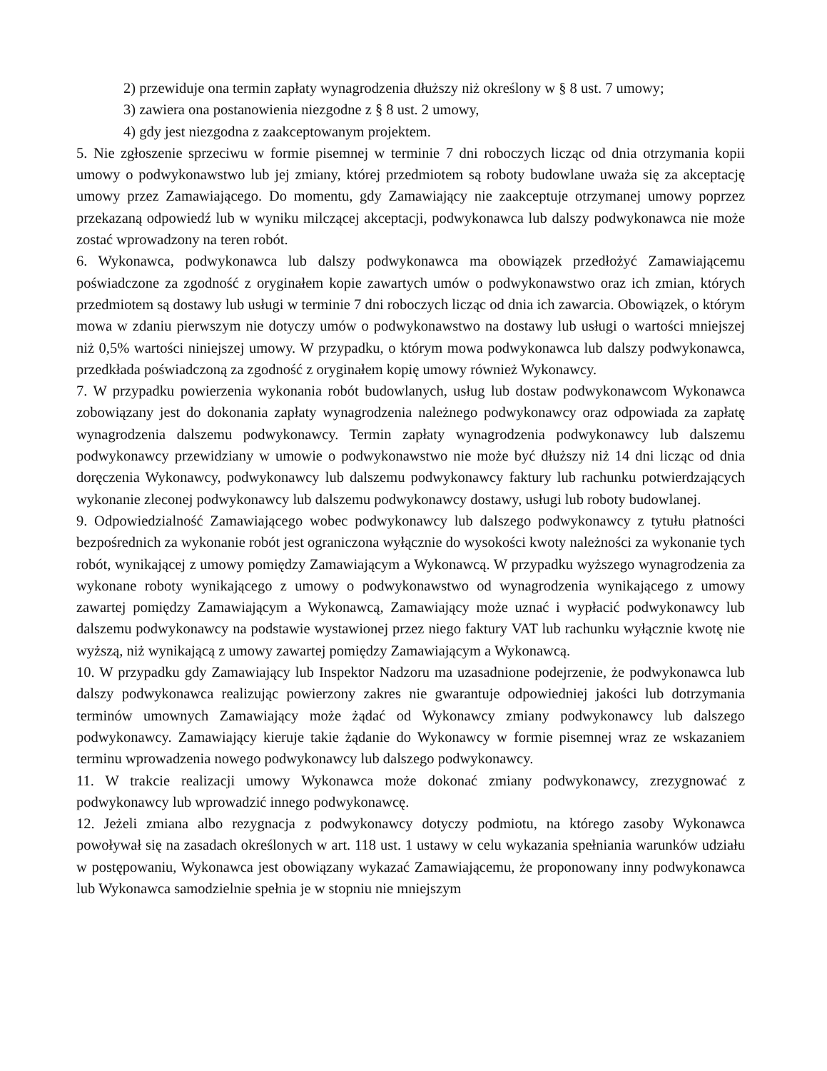2) przewiduje ona termin zapłaty wynagrodzenia dłuższy niż określony w § 8 ust. 7 umowy;
3) zawiera ona postanowienia niezgodne z § 8 ust. 2 umowy,
4) gdy jest niezgodna z zaakceptowanym projektem.
5. Nie zgłoszenie sprzeciwu w formie pisemnej w terminie 7 dni roboczych licząc od dnia otrzymania kopii umowy o podwykonawstwo lub jej zmiany, której przedmiotem są roboty budowlane uważa się za akceptację umowy przez Zamawiającego. Do momentu, gdy Zamawiający nie zaakceptuje otrzymanej umowy poprzez przekazaną odpowiedź lub w wyniku milczącej akceptacji, podwykonawca lub dalszy podwykonawca nie może zostać wprowadzony na teren robót.
6. Wykonawca, podwykonawca lub dalszy podwykonawca ma obowiązek przedłożyć Zamawiającemu poświadczone za zgodność z oryginałem kopie zawartych umów o podwykonawstwo oraz ich zmian, których przedmiotem są dostawy lub usługi w terminie 7 dni roboczych licząc od dnia ich zawarcia. Obowiązek, o którym mowa w zdaniu pierwszym nie dotyczy umów o podwykonawstwo na dostawy lub usługi o wartości mniejszej niż 0,5% wartości niniejszej umowy. W przypadku, o którym mowa podwykonawca lub dalszy podwykonawca, przedkłada poświadczoną za zgodność z oryginałem kopię umowy również Wykonawcy.
7. W przypadku powierzenia wykonania robót budowlanych, usług lub dostaw podwykonawcom Wykonawca zobowiązany jest do dokonania zapłaty wynagrodzenia należnego podwykonawcy oraz odpowiada za zapłatę wynagrodzenia dalszemu podwykonawcy. Termin zapłaty wynagrodzenia podwykonawcy lub dalszemu podwykonawcy przewidziany w umowie o podwykonawstwo nie może być dłuższy niż 14 dni licząc od dnia doręczenia Wykonawcy, podwykonawcy lub dalszemu podwykonawcy faktury lub rachunku potwierdzających wykonanie zleconej podwykonawcy lub dalszemu podwykonawcy dostawy, usługi lub roboty budowlanej.
9. Odpowiedzialność Zamawiającego wobec podwykonawcy lub dalszego podwykonawcy z tytułu płatności bezpośrednich za wykonanie robót jest ograniczona wyłącznie do wysokości kwoty należności za wykonanie tych robót, wynikającej z umowy pomiędzy Zamawiającym a Wykonawcą. W przypadku wyższego wynagrodzenia za wykonane roboty wynikającego z umowy o podwykonawstwo od wynagrodzenia wynikającego z umowy zawartej pomiędzy Zamawiającym a Wykonawcą, Zamawiający może uznać i wypłacić podwykonawcy lub dalszemu podwykonawcy na podstawie wystawionej przez niego faktury VAT lub rachunku wyłącznie kwotę nie wyższą, niż wynikającą z umowy zawartej pomiędzy Zamawiającym a Wykonawcą.
10. W przypadku gdy Zamawiający lub Inspektor Nadzoru ma uzasadnione podejrzenie, że podwykonawca lub dalszy podwykonawca realizując powierzony zakres nie gwarantuje odpowiedniej jakości lub dotrzymania terminów umownych Zamawiający może żądać od Wykonawcy zmiany podwykonawcy lub dalszego podwykonawcy. Zamawiający kieruje takie żądanie do Wykonawcy w formie pisemnej wraz ze wskazaniem terminu wprowadzenia nowego podwykonawcy lub dalszego podwykonawcy.
11. W trakcie realizacji umowy Wykonawca może dokonać zmiany podwykonawcy, zrezygnować z podwykonawcy lub wprowadzić innego podwykonawcę.
12. Jeżeli zmiana albo rezygnacja z podwykonawcy dotyczy podmiotu, na którego zasoby Wykonawca powoływał się na zasadach określonych w art. 118 ust. 1 ustawy w celu wykazania spełniania warunków udziału w postępowaniu, Wykonawca jest obowiązany wykazać Zamawiającemu, że proponowany inny podwykonawca lub Wykonawca samodzielnie spełnia je w stopniu nie mniejszym